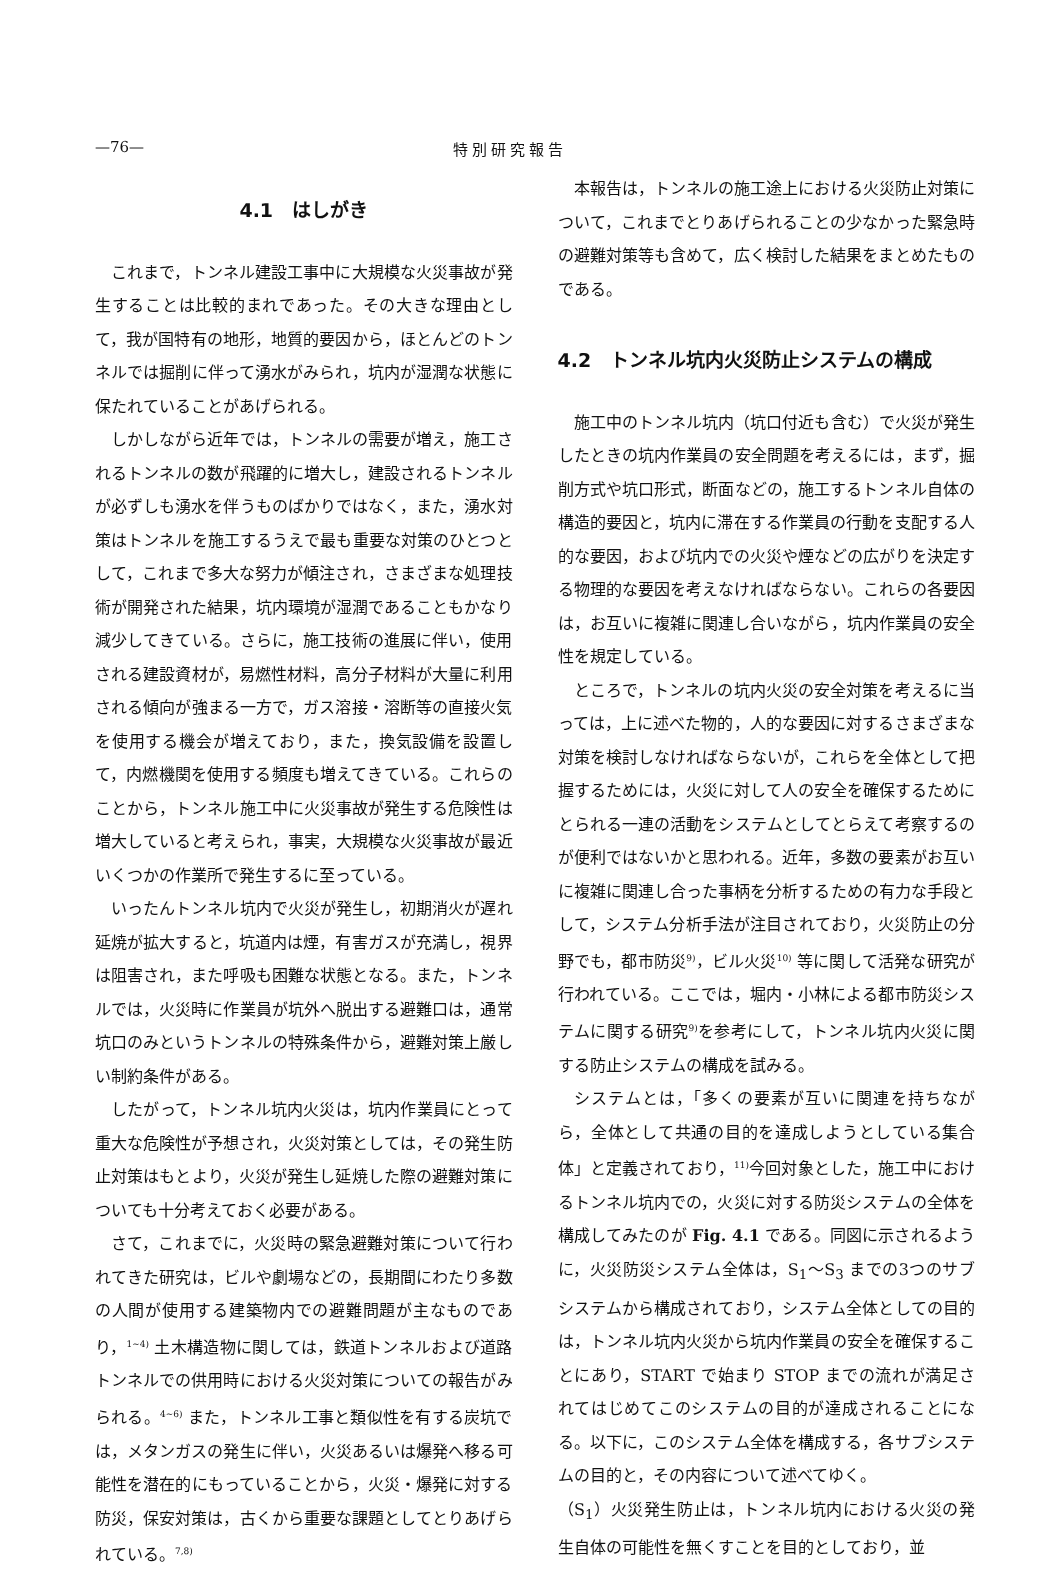—76— 特別研究報告
4.1　はしがき
これまで，トンネル建設工事中に大規模な火災事故が発生することは比較的まれであった。その大きな理由として，我が国特有の地形，地質的要因から，ほとんどのトンネルでは掘削に伴って湧水がみられ，坑内が湿潤な状態に保たれていることがあげられる。
しかしながら近年では，トンネルの需要が増え，施工されるトンネルの数が飛躍的に増大し，建設されるトンネルが必ずしも湧水を伴うものばかりではなく，また，湧水対策はトンネルを施工するうえで最も重要な対策のひとつとして，これまで多大な努力が傾注され，さまざまな処理技術が開発された結果，坑内環境が湿潤であることもかなり減少してきている。さらに，施工技術の進展に伴い，使用される建設資材が，易燃性材料，高分子材料が大量に利用される傾向が強まる一方で，ガス溶接・溶断等の直接火気を使用する機会が増えており，また，換気設備を設置して，内燃機関を使用する頻度も増えてきている。これらのことから，トンネル施工中に火災事故が発生する危険性は増大していると考えられ，事実，大規模な火災事故が最近いくつかの作業所で発生するに至っている。
いったんトンネル坑内で火災が発生し，初期消火が遅れ延焼が拡大すると，坑道内は煙，有害ガスが充満し，視界は阻害され，また呼吸も困難な状態となる。また，トンネルでは，火災時に作業員が坑外へ脱出する避難口は，通常坑口のみというトンネルの特殊条件から，避難対策上厳しい制約条件がある。
したがって，トンネル坑内火災は，坑内作業員にとって重大な危険性が予想され，火災対策としては，その発生防止対策はもとより，火災が発生し延焼した際の避難対策についても十分考えておく必要がある。
さて，これまでに，火災時の緊急避難対策について行われてきた研究は，ビルや劇場などの，長期間にわたり多数の人間が使用する建築物内での避難問題が主なものであり，<sup>1~4)</sup> 土木構造物に関しては，鉄道トンネルおよび道路トンネルでの供用時における火災対策についての報告がみられる。<sup>4~6)</sup> また，トンネル工事と類似性を有する炭坑では，メタンガスの発生に伴い，火災あるいは爆発へ移る可能性を潜在的にもっていることから，火災・爆発に対する防災，保安対策は，古くから重要な課題としてとりあげられている。<sup>7,8)</sup>
本報告は，トンネルの施工途上における火災防止対策について，これまでとりあげられることの少なかった緊急時の避難対策等も含めて，広く検討した結果をまとめたものである。
4.2　トンネル坑内火災防止システムの構成
施工中のトンネル坑内（坑口付近も含む）で火災が発生したときの坑内作業員の安全問題を考えるには，まず，掘削方式や坑口形式，断面などの，施工するトンネル自体の構造的要因と，坑内に滞在する作業員の行動を支配する人的な要因，および坑内での火災や煙などの広がりを決定する物理的な要因を考えなければならない。これらの各要因は，お互いに複雑に関連し合いながら，坑内作業員の安全性を規定している。
ところで，トンネルの坑内火災の安全対策を考えるに当っては，上に述べた物的，人的な要因に対するさまざまな対策を検討しなければならないが，これらを全体として把握するためには，火災に対して人の安全を確保するためにとられる一連の活動をシステムとしてとらえて考察するのが便利ではないかと思われる。近年，多数の要素がお互いに複雑に関連し合った事柄を分析するための有力な手段として，システム分析手法が注目されており，火災防止の分野でも，都市防災<sup>9)</sup>，ビル火災<sup>10)</sup> 等に関して活発な研究が行われている。ここでは，堀内・小林による都市防災システムに関する研究<sup>9)</sup>を参考にして，トンネル坑内火災に関する防止システムの構成を試みる。
システムとは，「多くの要素が互いに関連を持ちながら，全体として共通の目的を達成しようとしている集合体」と定義されており，<sup>11)</sup>今回対象とした，施工中におけるトンネル坑内での，火災に対する防災システムの全体を構成してみたのが Fig. 4.1 である。同図に示されるように，火災防災システム全体は，S<sub>1</sub>～S<sub>3</sub> までの3つのサブシステムから構成されており，システム全体としての目的は，トンネル坑内火災から坑内作業員の安全を確保することにあり，START で始まり STOP までの流れが満足されてはじめてこのシステムの目的が達成されることになる。以下に，このシステム全体を構成する，各サブシステムの目的と，その内容について述べてゆく。
（S<sub>1</sub>）火災発生防止は，トンネル坑内における火災の発生自体の可能性を無くすことを目的としており，並